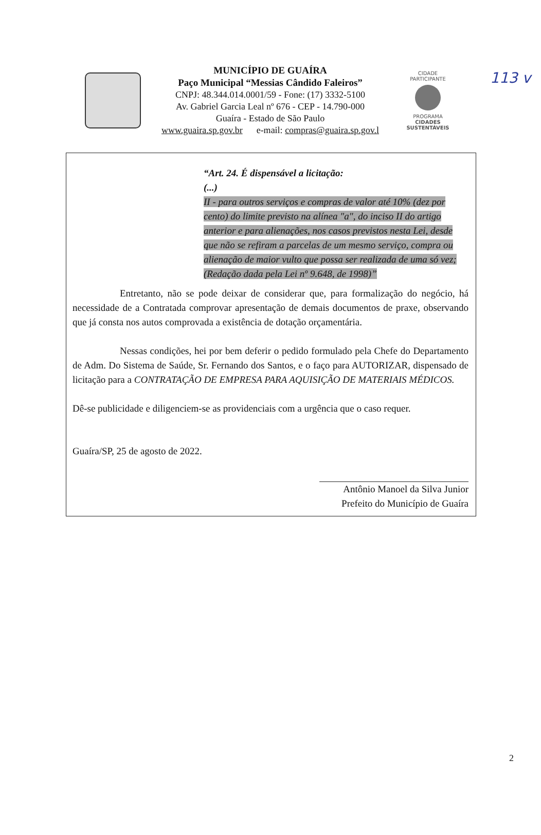113 v
MUNICÍPIO DE GUAÍRA
Paço Municipal “Messias Cândido Faleiros”
CNPJ: 48.344.014.0001/59 - Fone: (17) 3332-5100
Av. Gabriel Garcia Leal nº 676 - CEP - 14.790-000
Guaíra - Estado de São Paulo
www.guaira.sp.gov.br e-mail: compras@guaira.sp.gov.l
CIDADE PARTICIPANTE
PROGRAMA
CIDADES SUSTENTÁVEIS
“Art. 24. É dispensável a licitação:
(...)
II - para outros serviços e compras de valor até 10% (dez por cento) do limite previsto na alínea "a", do inciso II do artigo anterior e para alienações, nos casos previstos nesta Lei, desde que não se refiram a parcelas de um mesmo serviço, compra ou alienação de maior vulto que possa ser realizada de uma só vez; (Redação dada pela Lei nº 9.648, de 1998)”
Entretanto, não se pode deixar de considerar que, para formalização do negócio, há necessidade de a Contratada comprovar apresentação de demais documentos de praxe, observando que já consta nos autos comprovada a existência de dotação orçamentária.
Nessas condições, hei por bem deferir o pedido formulado pela Chefe do Departamento de Adm. Do Sistema de Saúde, Sr. Fernando dos Santos, e o faço para AUTORIZAR, dispensado de licitação para a CONTRATAÇÃO DE EMPRESA PARA AQUISIÇÃO DE MATERIAIS MÉDICOS.
Dê-se publicidade e diligenciem-se as providenciais com a urgência que o caso requer.
Guaíra/SP, 25 de agosto de 2022.
Antônio Manoel da Silva Junior
Prefeito do Município de Guaíra
2